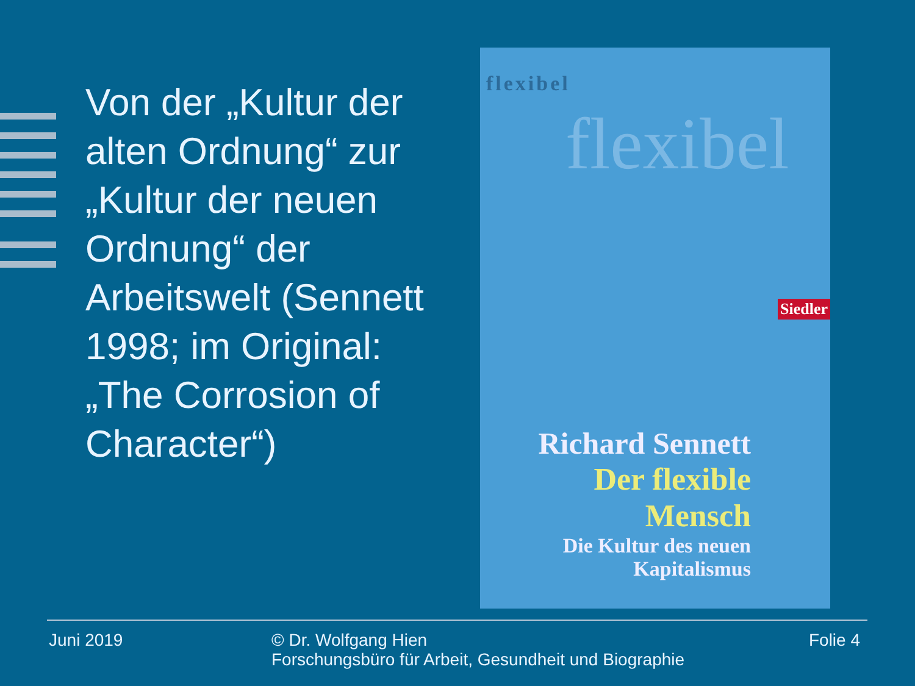Von der „Kultur der alten Ordnung“ zur „Kultur der neuen Ordnung“ der Arbeitswelt (Sennett 1998; im Original: „The Corrosion of Character“)
flexibel
flexibel
Siedler
Richard Sennett
Der flexible
Mensch
Die Kultur des neuen
Kapitalismus
Juni 2019 © Dr. Wolfgang Hien
Forschungsbüro für Arbeit, Gesundheit und Biographie
Folie 4